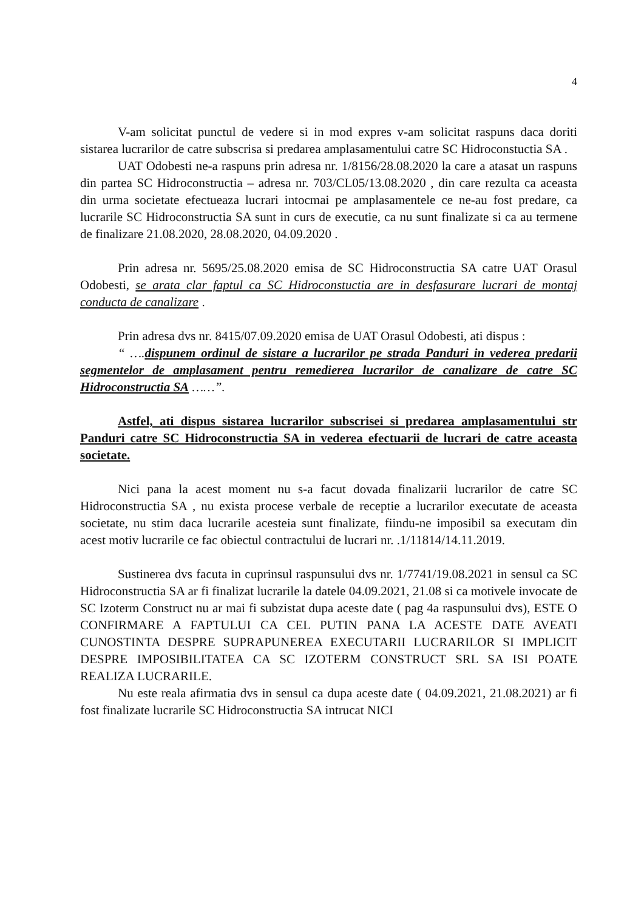4
V-am solicitat punctul de vedere si in mod expres v-am solicitat raspuns daca doriti sistarea lucrarilor de catre subscrisa si predarea amplasamentului catre SC Hidroconstuctia SA .
UAT Odobesti ne-a raspuns prin adresa nr. 1/8156/28.08.2020 la care a atasat un raspuns din partea SC Hidroconstructia – adresa nr. 703/CL05/13.08.2020 , din care rezulta ca aceasta din urma societate efectueaza lucrari intocmai pe amplasamentele ce ne-au fost predare, ca lucrarile SC Hidroconstructia SA sunt in curs de executie, ca nu sunt finalizate si ca au termene de finalizare 21.08.2020, 28.08.2020, 04.09.2020 .
Prin adresa nr. 5695/25.08.2020 emisa de SC Hidroconstructia SA catre UAT Orasul Odobesti, se arata clar faptul ca SC Hidroconstuctia are in desfasurare lucrari de montaj conducta de canalizare .
Prin adresa dvs nr. 8415/07.09.2020 emisa de UAT Orasul Odobesti, ati dispus :
“ …. dispunem ordinul de sistare a lucrarilor pe strada Panduri in vederea predarii segmentelor de amplasament pentru remedierea lucrarilor de canalizare de catre SC Hidroconstructia SA ……”.
Astfel, ati dispus sistarea lucrarilor subscrisei si predarea amplasamentului str Panduri catre SC Hidroconstructia SA in vederea efectuarii de lucrari de catre aceasta societate.
Nici pana la acest moment nu s-a facut dovada finalizarii lucrarilor de catre SC Hidroconstructia SA , nu exista procese verbale de receptie a lucrarilor executate de aceasta societate, nu stim daca lucrarile acesteia sunt finalizate, fiindu-ne imposibil sa executam din acest motiv lucrarile ce fac obiectul contractului de lucrari nr. .1/11814/14.11.2019.
Sustinerea dvs facuta in cuprinsul raspunsului dvs nr. 1/7741/19.08.2021 in sensul ca SC Hidroconstructia SA ar fi finalizat lucrarile la datele 04.09.2021, 21.08 si ca motivele invocate de SC Izoterm Construct nu ar mai fi subzistat dupa aceste date ( pag 4a raspunsului dvs), ESTE O CONFIRMARE A FAPTULUI CA CEL PUTIN PANA LA ACESTE DATE AVEATI CUNOSTINTA DESPRE SUPRAPUNEREA EXECUTARII LUCRARILOR SI IMPLICIT DESPRE IMPOSIBILITATEA CA SC IZOTERM CONSTRUCT SRL SA ISI POATE REALIZA LUCRARILE.
Nu este reala afirmatia dvs in sensul ca dupa aceste date ( 04.09.2021, 21.08.2021) ar fi fost finalizate lucrarile SC Hidroconstructia SA intrucat NICI